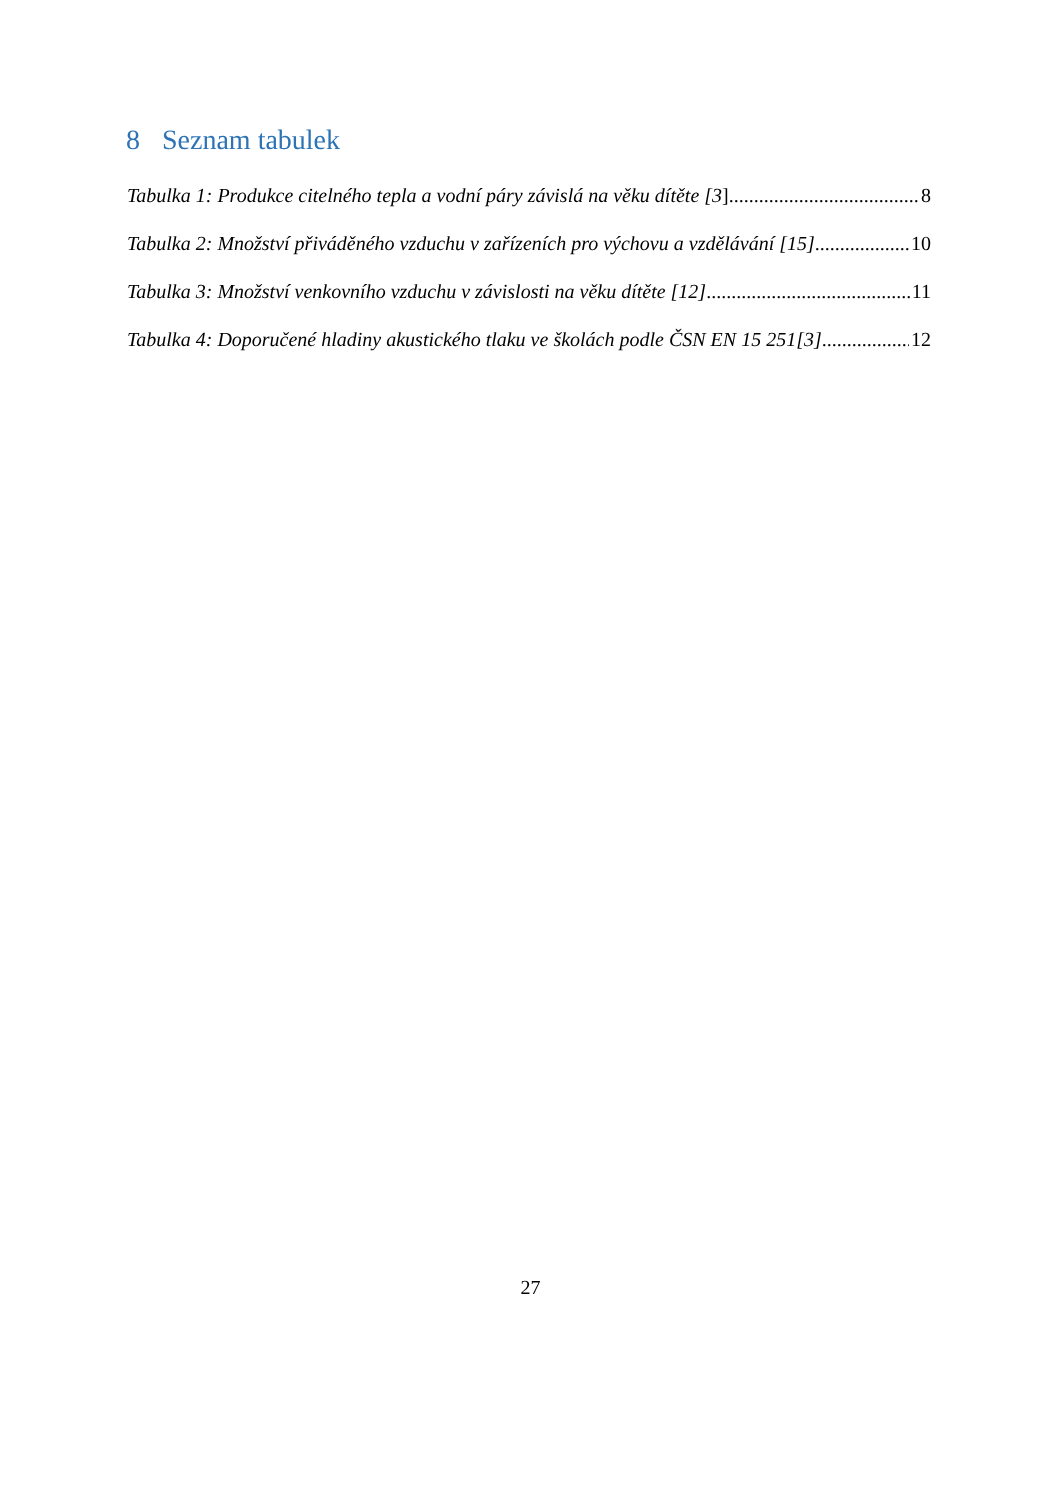8 Seznam tabulek
Tabulka 1: Produkce citelného tepla a vodní páry závislá na věku dítěte [3] 8
Tabulka 2: Množství přiváděného vzduchu v zařízeních pro výchovu a vzdělávání [15] 10
Tabulka 3: Množství venkovního vzduchu v závislosti na věku dítěte [12] 11
Tabulka 4: Doporučené hladiny akustického tlaku ve školách podle ČSN EN 15 251[3] 12
27